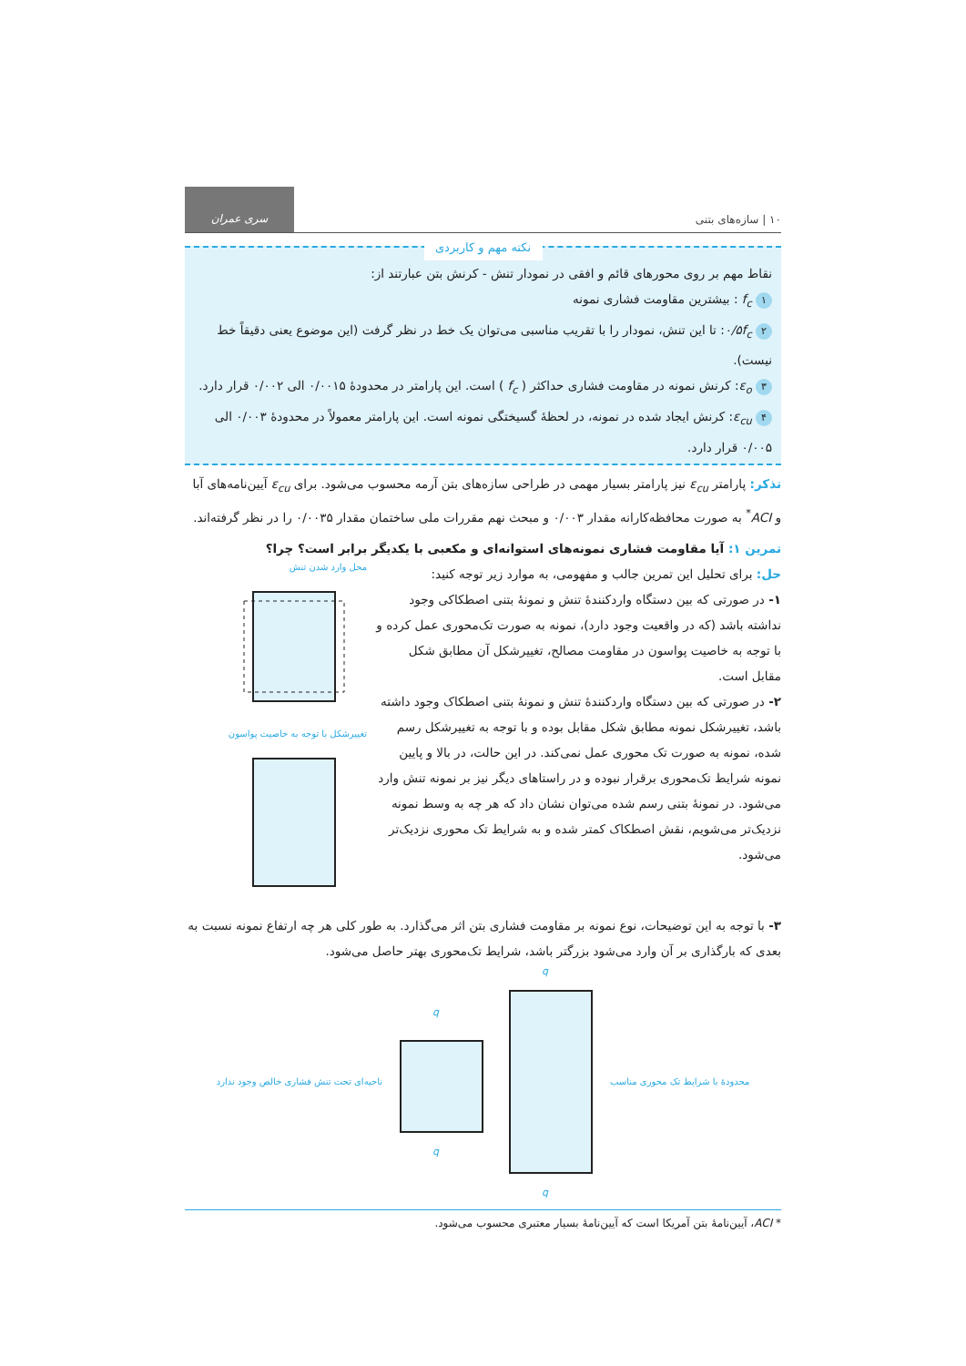۱۰ | سازه‌های بتنی
سری عمران
نکته مهم و کاربردی
نقاط مهم بر روی محورهای قائم و افقی در نمودار تنش - کرنش بتن عبارتند از:
۱ f<sub>c</sub> : بیشترین مقاومت فشاری نمونه
۲ ۰/۵f<sub>c</sub>: تا این تنش، نمودار را با تقریب مناسبی می‌توان یک خط در نظر گرفت (این موضوع یعنی دقیقاً خط نیست).
۳ ε<sub>o</sub>: کرنش نمونه در مقاومت فشاری حداکثر ( f<sub>c</sub> ) است. این پارامتر در محدودهٔ ۰/۰۰۱۵ الی ۰/۰۰۲ قرار دارد.
۴ ε<sub>cu</sub>: کرنش ایجاد شده در نمونه، در لحظهٔ گسیختگی نمونه است. این پارامتر معمولاً در محدودهٔ ۰/۰۰۳ الی ۰/۰۰۵ قرار دارد.
تذکر: پارامتر ε<sub>cu</sub> نیز پارامتر بسیار مهمی در طراحی سازه‌های بتن آرمه محسوب می‌شود. برای ε<sub>cu</sub> آیین‌نامه‌های آبا و ACI<sup>*</sup> به صورت محافظه‌کارانه مقدار ۰/۰۰۳ و مبحث نهم مقررات ملی ساختمان مقدار ۰/۰۰۳۵ را در نظر گرفته‌اند.
تمرین ۱: آیا مقاومت فشاری نمونه‌های استوانه‌ای و مکعبی با یکدیگر برابر است؟ چرا؟
حل: برای تحلیل این تمرین جالب و مفهومی، به موارد زیر توجه کنید:
۱- در صورتی که بین دستگاه واردکنندهٔ تنش و نمونهٔ بتنی اصطکاکی وجود نداشته باشد (که در واقعیت وجود دارد)، نمونه به صورت تک‌محوری عمل کرده و با توجه به خاصیت پواسون در مقاومت مصالح، تغییرشکل آن مطابق شکل مقابل است.
۲- در صورتی که بین دستگاه واردکنندهٔ تنش و نمونهٔ بتنی اصطکاک وجود داشته باشد، تغییرشکل نمونه مطابق شکل مقابل بوده و با توجه به تغییرشکل رسم شده، نمونه به صورت تک محوری عمل نمی‌کند. در این حالت، در بالا و پایین نمونه شرایط تک‌محوری برقرار نبوده و در راستاهای دیگر نیز بر نمونه تنش وارد می‌شود. در نمونهٔ بتنی رسم شده می‌توان نشان داد که هر چه به وسط نمونه نزدیک‌تر می‌شویم، نقش اصطکاک کمتر شده و به شرایط تک محوری نزدیک‌تر می‌شود.
محل وارد شدن تنش
تغییرشکل با توجه به خاصیت پواسون
۳- با توجه به این توضیحات، نوع نمونه بر مقاومت فشاری بتن اثر می‌گذارد. به طور کلی هر چه ارتفاع نمونه نسبت به بعدی که بارگذاری بر آن وارد می‌شود بزرگتر باشد، شرایط تک‌محوری بهتر حاصل می‌شود.
ناحیه‌ای تحت تنش فشاری خالص وجود ندارد
q
q
q
q
محدودهٔ با شرایط تک محوری مناسب
* ACI، آیین‌نامهٔ بتن آمریکا است که آیین‌نامهٔ بسیار معتبری محسوب می‌شود.